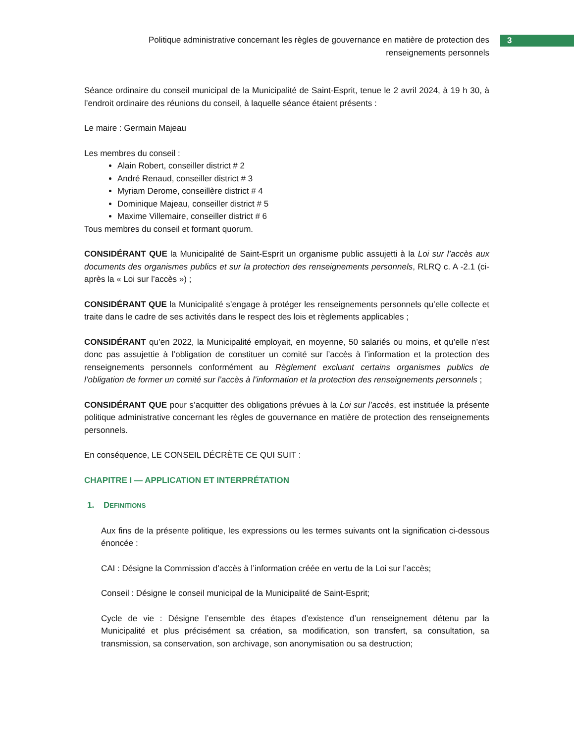Politique administrative concernant les règles de gouvernance en matière de protection des renseignements personnels
3
Séance ordinaire du conseil municipal de la Municipalité de Saint-Esprit, tenue le 2 avril 2024, à 19 h 30, à l’endroit ordinaire des réunions du conseil, à laquelle séance étaient présents :
Le maire : Germain Majeau
Les membres du conseil :
Alain Robert, conseiller district # 2
André Renaud, conseiller district # 3
Myriam Derome, conseillère district # 4
Dominique Majeau, conseiller district # 5
Maxime Villemaire, conseiller district # 6
Tous membres du conseil et formant quorum.
CONSIDÉRANT QUE la Municipalité de Saint-Esprit un organisme public assujetti à la Loi sur l’accès aux documents des organismes publics et sur la protection des renseignements personnels, RLRQ c. A -2.1 (ci-après la « Loi sur l’accès ») ;
CONSIDÉRANT QUE la Municipalité s’engage à protéger les renseignements personnels qu’elle collecte et traite dans le cadre de ses activités dans le respect des lois et règlements applicables ;
CONSIDÉRANT qu’en 2022, la Municipalité employait, en moyenne, 50 salariés ou moins, et qu’elle n’est donc pas assujettie à l’obligation de constituer un comité sur l’accès à l’information et la protection des renseignements personnels conformément au Règlement excluant certains organismes publics de l’obligation de former un comité sur l’accès à l’information et la protection des renseignements personnels ;
CONSIDÉRANT QUE pour s’acquitter des obligations prévues à la Loi sur l’accès, est instituée la présente politique administrative concernant les règles de gouvernance en matière de protection des renseignements personnels.
En conséquence, LE CONSEIL DÉCRÈTE CE QUI SUIT :
CHAPITRE I — APPLICATION ET INTERPRÉTATION
1. DEFINITIONS
Aux fins de la présente politique, les expressions ou les termes suivants ont la signification ci-dessous énoncée :
CAI : Désigne la Commission d’accès à l’information créée en vertu de la Loi sur l’accès;
Conseil : Désigne le conseil municipal de la Municipalité de Saint-Esprit;
Cycle de vie : Désigne l’ensemble des étapes d’existence d’un renseignement détenu par la Municipalité et plus précisément sa création, sa modification, son transfert, sa consultation, sa transmission, sa conservation, son archivage, son anonymisation ou sa destruction;